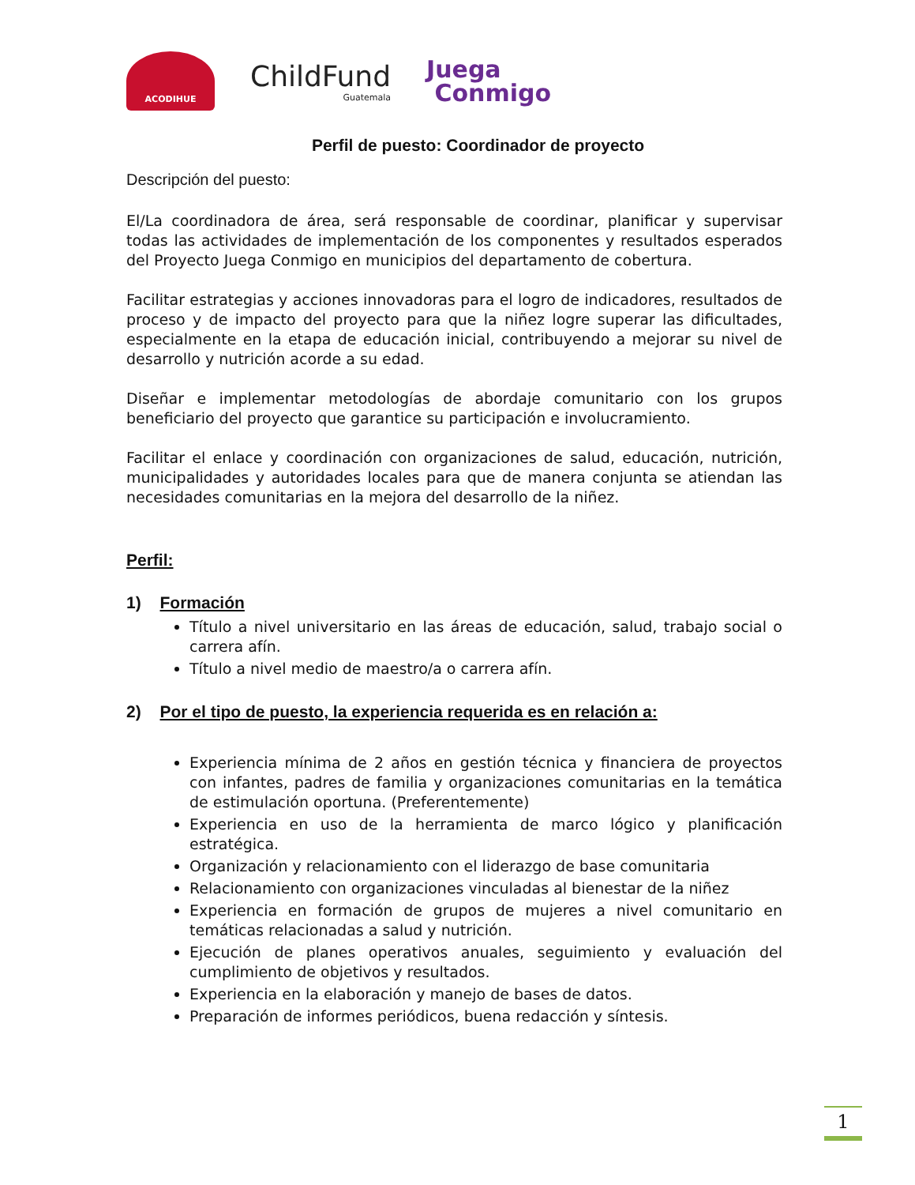ACODIHUE
ChildFund
Guatemala
Juega
Conmigo
Perfil de puesto: Coordinador de proyecto
Descripción del puesto:
El/La coordinadora de área, será responsable de coordinar, planificar y supervisar todas las actividades de implementación de los componentes y resultados esperados del Proyecto Juega Conmigo en municipios del departamento de cobertura.
Facilitar estrategias y acciones innovadoras para el logro de indicadores, resultados de proceso y de impacto del proyecto para que la niñez logre superar las dificultades, especialmente en la etapa de educación inicial, contribuyendo a mejorar su nivel de desarrollo y nutrición acorde a su edad.
Diseñar e implementar metodologías de abordaje comunitario con los grupos beneficiario del proyecto que garantice su participación e involucramiento.
Facilitar el enlace y coordinación con organizaciones de salud, educación, nutrición, municipalidades y autoridades locales para que de manera conjunta se atiendan las necesidades comunitarias en la mejora del desarrollo de la niñez.
Perfil:
1) Formación
Título a nivel universitario en las áreas de educación, salud, trabajo social o carrera afín.
Título a nivel medio de maestro/a o carrera afín.
2) Por el tipo de puesto, la experiencia requerida es en relación a:
Experiencia mínima de 2 años en gestión técnica y financiera de proyectos con infantes, padres de familia y organizaciones comunitarias en la temática de estimulación oportuna. (Preferentemente)
Experiencia en uso de la herramienta de marco lógico y planificación estratégica.
Organización y relacionamiento con el liderazgo de base comunitaria
Relacionamiento con organizaciones vinculadas al bienestar de la niñez
Experiencia en formación de grupos de mujeres a nivel comunitario en temáticas relacionadas a salud y nutrición.
Ejecución de planes operativos anuales, seguimiento y evaluación del cumplimiento de objetivos y resultados.
Experiencia en la elaboración y manejo de bases de datos.
Preparación de informes periódicos, buena redacción y síntesis.
1